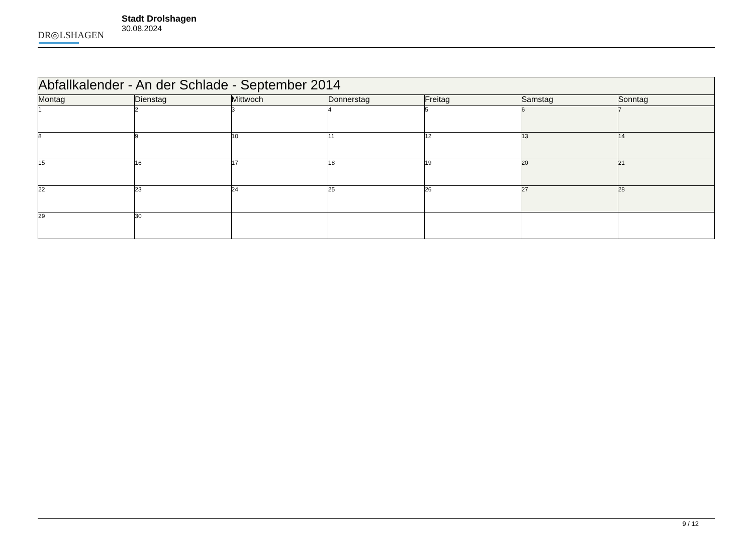DR◎LSHAGEN
Stadt Drolshagen
30.08.2024
| Abfallkalender - An der Schlade - September 2014 | | | | | | |
| --- | --- | --- | --- | --- | --- | --- |
| Montag | Dienstag | Mittwoch | Donnerstag | Freitag | Samstag | Sonntag |
| 1 | 2 | 3 | 4 | 5 | 6 | 7 |
| 8 | 9 | 10 | 11 | 12 | 13 | 14 |
| 15 | 16 | 17 | 18 | 19 | 20 | 21 |
| 22 | 23 | 24 | 25 | 26 | 27 | 28 |
| 29 | 30 | | | | | |
9 / 12